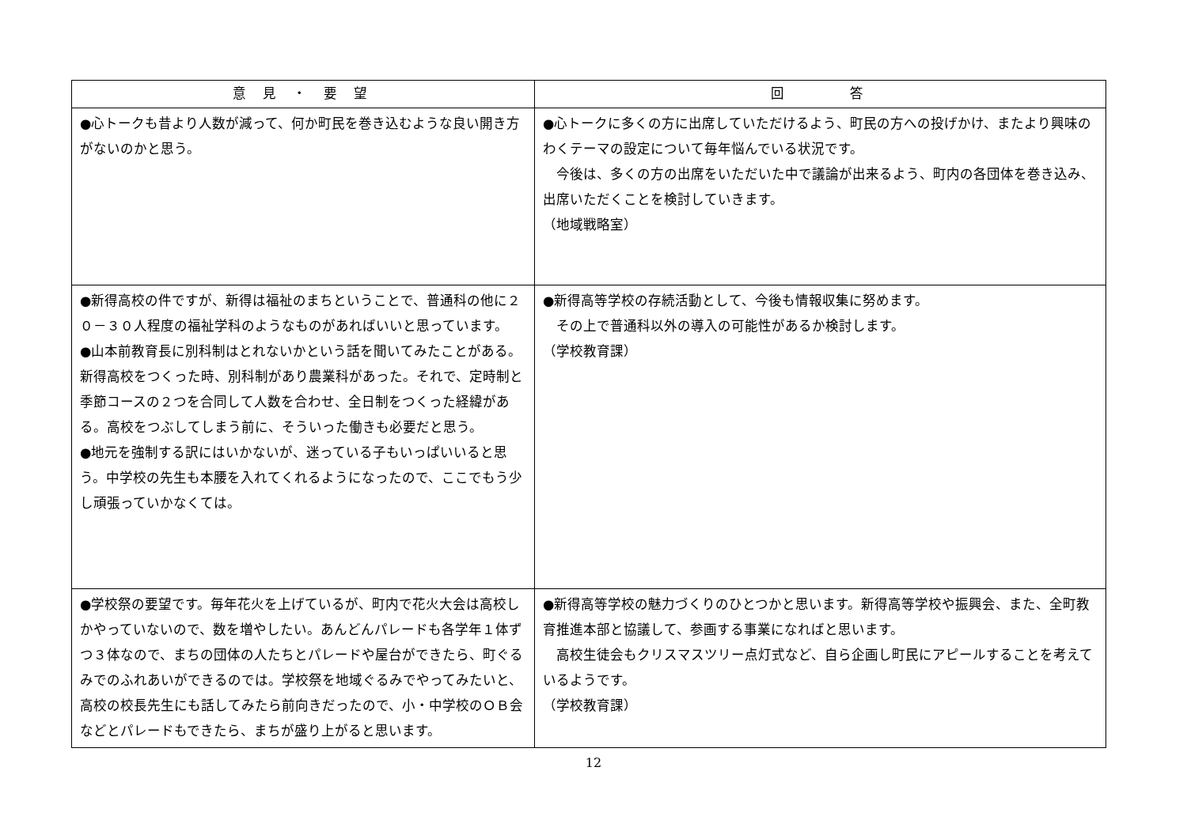| 意 見 ・ 要 望 | 回 答 |
| --- | --- |
| ●心トークも昔より人数が減って、何か町民を巻き込むような良い開き方がないのかと思う。 | ●心トークに多くの方に出席していただけるよう、町民の方への投げかけ、またより興味のわくテーマの設定について毎年悩んでいる状況です。 今後は、多くの方の出席をいただいた中で議論が出来るよう、町内の各団体を巻き込み、出席いただくことを検討していきます。 （地域戦略室） |
| ●新得高校の件ですが、新得は福祉のまちということで、普通科の他に２０－３０人程度の福祉学科のようなものがあればいいと思っています。 ●山本前教育長に別科制はとれないかという話を聞いてみたことがある。新得高校をつくった時、別科制があり農業科があった。それで、定時制と季節コースの２つを合同して人数を合わせ、全日制をつくった経緯がある。高校をつぶしてしまう前に、そういった働きも必要だと思う。 ●地元を強制する訳にはいかないが、迷っている子もいっぱいいると思う。中学校の先生も本腰を入れてくれるようになったので、ここでもう少し頑張っていかなくては。 | ●新得高等学校の存続活動として、今後も情報収集に努めます。 その上で普通科以外の導入の可能性があるか検討します。 （学校教育課） |
| ●学校祭の要望です。毎年花火を上げているが、町内で花火大会は高校しかやっていないので、数を増やしたい。あんどんパレードも各学年１体ずつ３体なので、まちの団体の人たちとパレードや屋台ができたら、町ぐるみでのふれあいができるのでは。学校祭を地域ぐるみでやってみたいと、高校の校長先生にも話してみたら前向きだったので、小・中学校のＯＢ会などとパレードもできたら、まちが盛り上がると思います。 | ●新得高等学校の魅力づくりのひとつかと思います。新得高等学校や振興会、また、全町教育推進本部と協議して、参画する事業になればと思います。 高校生徒会もクリスマスツリー点灯式など、自ら企画し町民にアピールすることを考えているようです。 （学校教育課） |
12